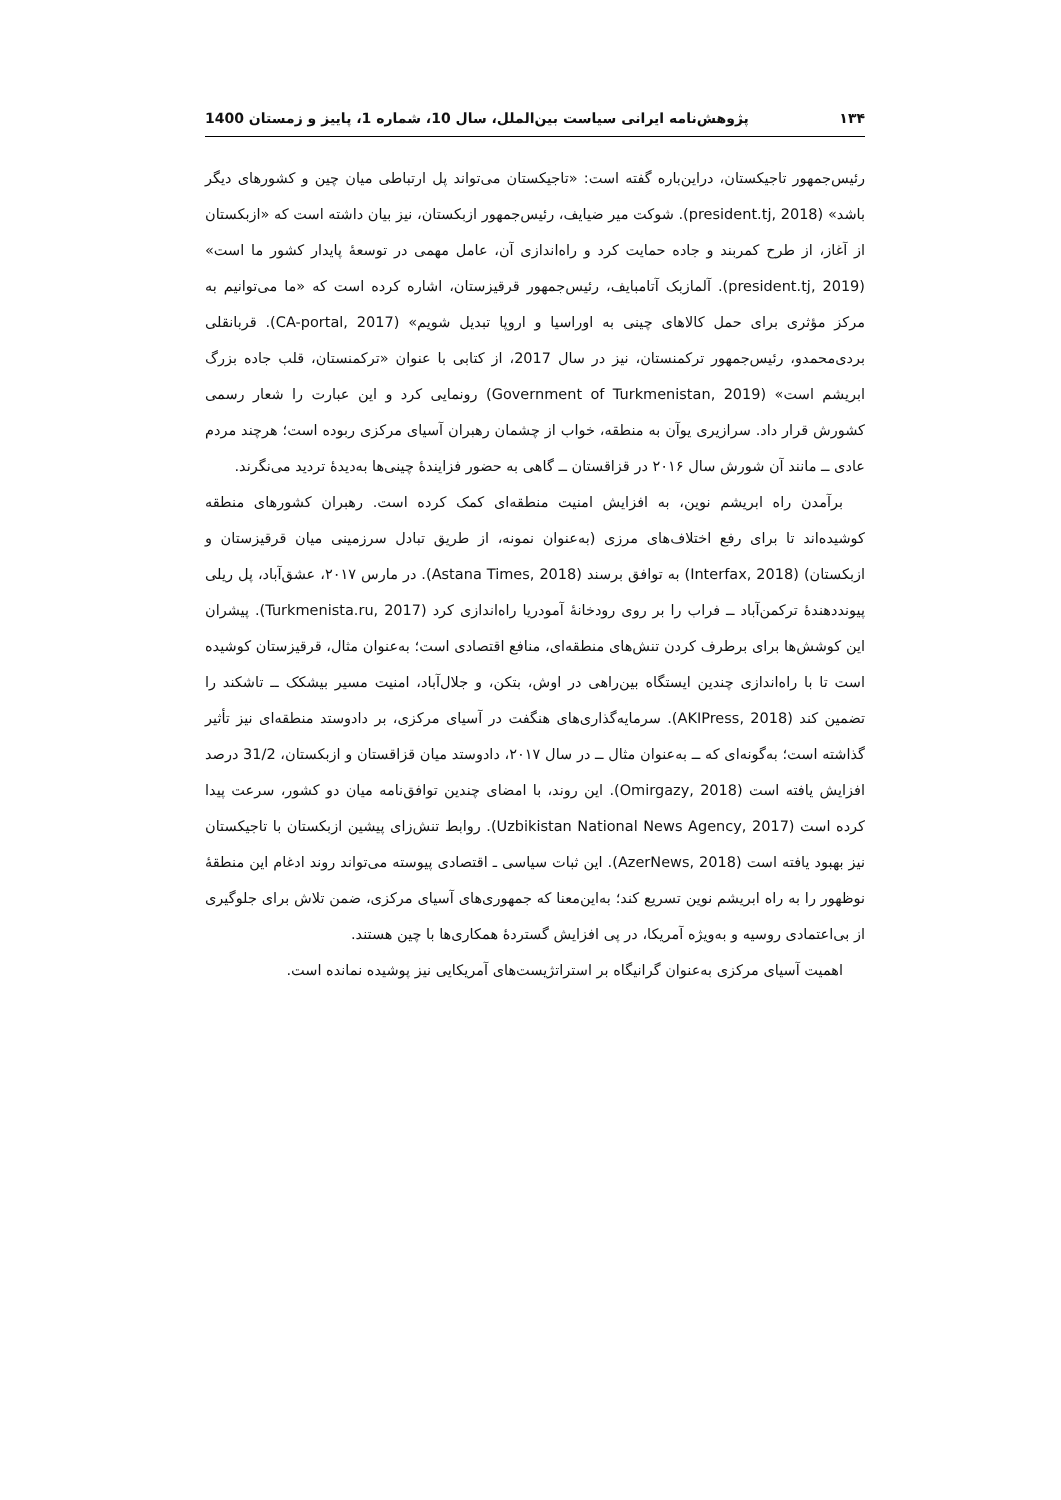۱۳۴ پژوهش‌نامه ایرانی سیاست بین‌الملل، سال 10، شماره 1، پاییز و زمستان 1400
رئیس‌جمهور تاجیکستان، دراین‌باره گفته است: «تاجیکستان می‌تواند پل ارتباطی میان چین و کشورهای دیگر باشد» (president.tj, 2018). شوکت میر ضیایف، رئیس‌جمهور ازبکستان، نیز بیان داشته است که «ازبکستان از آغاز، از طرح کمربند و جاده حمایت کرد و راه‌اندازی آن، عامل مهمی در توسعهٔ پایدار کشور ما است» (president.tj, 2019). آلمازبک آتامبایف، رئیس‌جمهور قرقیزستان، اشاره کرده است که «ما می‌توانیم به مرکز مؤثری برای حمل کالاهای چینی به اوراسیا و اروپا تبدیل شویم» (CA-portal, 2017). قربانقلی بردی‌محمدو، رئیس‌جمهور ترکمنستان، نیز در سال 2017، از کتابی با عنوان «ترکمنستان، قلب جاده بزرگ ابریشم است» (Government of Turkmenistan, 2019) رونمایی کرد و این عبارت را شعار رسمی کشورش قرار داد. سرازیری یوآن به منطقه، خواب از چشمان رهبران آسیای مرکزی ربوده است؛ هرچند مردم عادی ــ مانند آن شورش سال ۲۰۱۶ در قزاقستان ــ گاهی به حضور فزایندهٔ چینی‌ها به‌دیدهٔ تردید می‌نگرند.
برآمدن راه ابریشم نوین، به افزایش امنیت منطقه‌ای کمک کرده است. رهبران کشورهای منطقه کوشیده‌اند تا برای رفع اختلاف‌های مرزی (به‌عنوان نمونه، از طریق تبادل سرزمینی میان قرقیزستان و ازبکستان) (Interfax, 2018) به توافق برسند (Astana Times, 2018). در مارس ۲۰۱۷، عشق‌آباد، پل ریلی پیونددهندهٔ ترکمن‌آباد ــ فراب را بر روی رودخانهٔ آمودریا راه‌اندازی کرد (Turkmenista.ru, 2017). پیشران این کوشش‌ها برای برطرف کردن تنش‌های منطقه‌ای، منافع اقتصادی است؛ به‌عنوان مثال، قرقیزستان کوشیده است تا با راه‌اندازی چندین ایستگاه بین‌راهی در اوش، بتکن، و جلال‌آباد، امنیت مسیر بیشکک ــ تاشکند را تضمین کند (AKIPress, 2018). سرمایه‌گذاری‌های هنگفت در آسیای مرکزی، بر دادوستد منطقه‌ای نیز تأثیر گذاشته است؛ به‌گونه‌ای که ــ به‌عنوان مثال ــ در سال ۲۰۱۷، دادوستد میان قزاقستان و ازبکستان، 31/2 درصد افزایش یافته است (Omirgazy, 2018). این روند، با امضای چندین توافق‌نامه میان دو کشور، سرعت پیدا کرده است (Uzbikistan National News Agency, 2017). روابط تنش‌زای پیشین ازبکستان با تاجیکستان نیز بهبود یافته است (AzerNews, 2018). این ثبات سیاسی ـ اقتصادی پیوسته می‌تواند روند ادغام این منطقهٔ نوظهور را به راه ابریشم نوین تسریع کند؛ به‌این‌معنا که جمهوری‌های آسیای مرکزی، ضمن تلاش برای جلوگیری از بی‌اعتمادی روسیه و به‌ویژه آمریکا، در پی افزایش گستردهٔ همکاری‌ها با چین هستند.
اهمیت آسیای مرکزی به‌عنوان گرانیگاه بر استراتژیست‌های آمریکایی نیز پوشیده نمانده است.